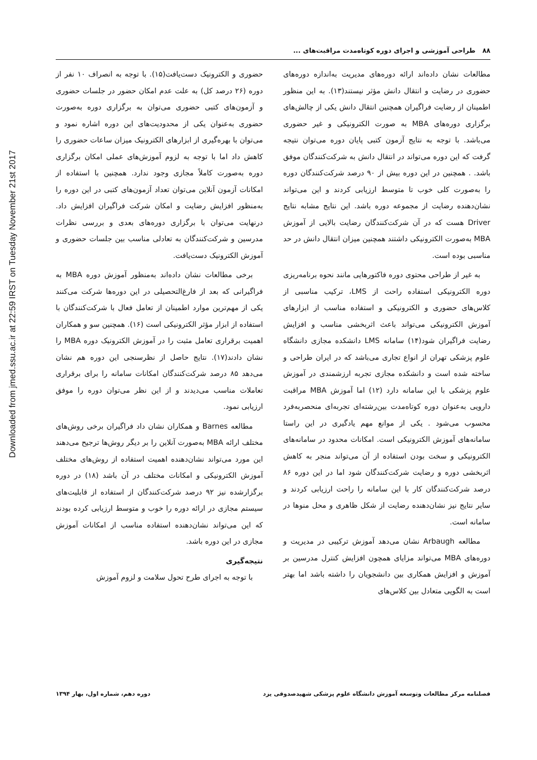Downloaded from jmed.ssu.ac.ir at 22:59 IRST on Tuesday November 21st 2017
۸۸ طراحی آموزشی و اجرای دوره کوتاه‌مدت مراقبت‌های ...
مطالعات نشان داده‌اند ارائه دوره‌های مدیریت به‌اندازه دوره‌های حضوری در رضایت و انتقال دانش مؤثر نیستند(۱۳). به این منظور اطمینان از رضایت فراگیران همچنین انتقال دانش یکی از چالش‌های برگزاری دوره‌های MBA به صورت الکترونیکی و غیر حضوری می‌باشد. با توجه به نتایج آزمون کتبی پایان دوره می‌توان نتیجه گرفت که این دوره می‌تواند در انتقال دانش به شرکت‌کنندگان موفق باشد. . همچنین در این دوره بیش از ۹۰ درصد شرکت‌کنندگان دوره را به‌صورت کلی خوب تا متوسط ارزیابی کردند و این می‌تواند نشان‌دهنده رضایت از مجموعه دوره باشد. این نتایج مشابه نتایج Driver هست که در آن شرکت‌کنندگان رضایت بالایی از آموزش MBA به‌صورت الکترونیکی داشتند همچنین میزان انتقال دانش در حد مناسبی بوده است.
به غیر از طراحی محتوی دوره فاکتورهایی مانند نحوه برنامه‌ریزی دوره الکترونیکی استفاده راحت از LMS، ترکیب مناسبی از کلاس‌های حضوری و الکترونیکی و استفاده مناسب از ابزارهای آموزش الکترونیکی می‌تواند باعث اثربخشی مناسب و افزایش رضایت فراگیران شود(۱۴) سامانه LMS دانشکده مجازی دانشگاه علوم پزشکی تهران از انواع تجاری می‌باشد که در ایران طراحی و ساخته شده است و دانشکده مجازی تجربه ارزشمندی در آموزش علوم پزشکی با این سامانه دارد (۱۲) اما آموزش MBA مراقبت دارویی به‌عنوان دوره کوتاه‌مدت بین‌رشته‌ای تجربه‌ای منحصربه‌فرد محسوب می‌شود . یکی از موانع مهم یادگیری در این راستا سامانه‌های آموزش الکترونیکی است. امکانات محدود در سامانه‌های الکترونیکی و سخت بودن استفاده از آن می‌تواند منجر به کاهش اثربخشی دوره و رضایت شرکت‌کنندگان شود اما در این دوره ۸۶ درصد شرکت‌کنندگان کار با این سامانه را راحت ارزیابی کردند و سایر نتایج نیز نشان‌دهنده رضایت از شکل ظاهری و محل منوها در سامانه است.
مطالعه Arbaugh نشان می‌دهد آموزش ترکیبی در مدیریت و دوره‌های MBA می‌تواند مزایای همچون افزایش کنترل مدرسین بر آموزش و افزایش همکاری بین دانشجویان را داشته باشد اما بهتر است به الگویی متعادل بین کلاس‌های
حضوری و الکترونیک دست‌یافت(۱۵). با توجه به انصراف ۱۰ نفر از دوره (۲۶ درصد کل) به علت عدم امکان حضور در جلسات حضوری و آزمون‌های کتبی حضوری می‌توان به برگزاری دوره به‌صورت حضوری به‌عنوان یکی از محدودیت‌های این دوره اشاره نمود و می‌توان با بهره‌گیری از ابزارهای الکترونیک میزان ساعات حضوری را کاهش داد اما با توجه به لزوم آموزش‌های عملی امکان برگزاری دوره به‌صورت کاملاً مجازی وجود ندارد. همچنین با استفاده از امکانات آزمون آنلاین می‌توان تعداد آزمون‌های کتبی در این دوره را به‌منظور افزایش رضایت و امکان شرکت فراگیران افزایش داد. درنهایت می‌توان با برگزاری دوره‌های بعدی و بررسی نظرات مدرسین و شرکت‌کنندگان به تعادلی مناسب بین جلسات حضوری و آموزش الکترونیک دست‌یافت.
برخی مطالعات نشان داده‌اند به‌منظور آموزش دوره MBA به فراگیرانی که بعد از فارغ‌التحصیلی در این دوره‌ها شرکت می‌کنند یکی از مهم‌ترین موارد اطمینان از تعامل فعال با شرکت‌کنندگان با استفاده از ابزار مؤثر الکترونیکی است (۱۶). همچنین سو و همکاران اهمیت برقراری تعامل مثبت را در آموزش الکترونیک دوره MBA را نشان دادند(۱۷). نتایج حاصل از نظرسنجی این دوره هم نشان می‌دهد ۸۵ درصد شرکت‌کنندگان امکانات سامانه را برای برقراری تعاملات مناسب می‌دیدند و از این نظر می‌توان دوره را موفق ارزیابی نمود.
مطالعه Barnes و همکاران نشان داد فراگیران برخی روش‌های مختلف ارائه MBA به‌صورت آنلاین را بر دیگر روش‌ها ترجیح می‌دهند این مورد می‌تواند نشان‌دهنده اهمیت استفاده از روش‌های مختلف آموزش الکترونیکی و امکانات مختلف در آن باشد (۱۸) در دوره برگزارشده نیز ۹۲ درصد شرکت‌کنندگان از استفاده از قابلیت‌های سیستم مجازی در ارائه دوره را خوب و متوسط ارزیابی کرده بودند که این می‌تواند نشان‌دهنده استفاده مناسب از امکانات آموزش مجازی در این دوره باشد.
نتیجه‌گیری
با توجه به اجرای طرح تحول سلامت و لزوم آموزش
فصلنامه مرکز مطالعات وتوسعه آموزش دانشگاه علوم پزشکی شهیدصدوقی یزد دوره دهم، شماره اول، بهار ۱۳۹۴